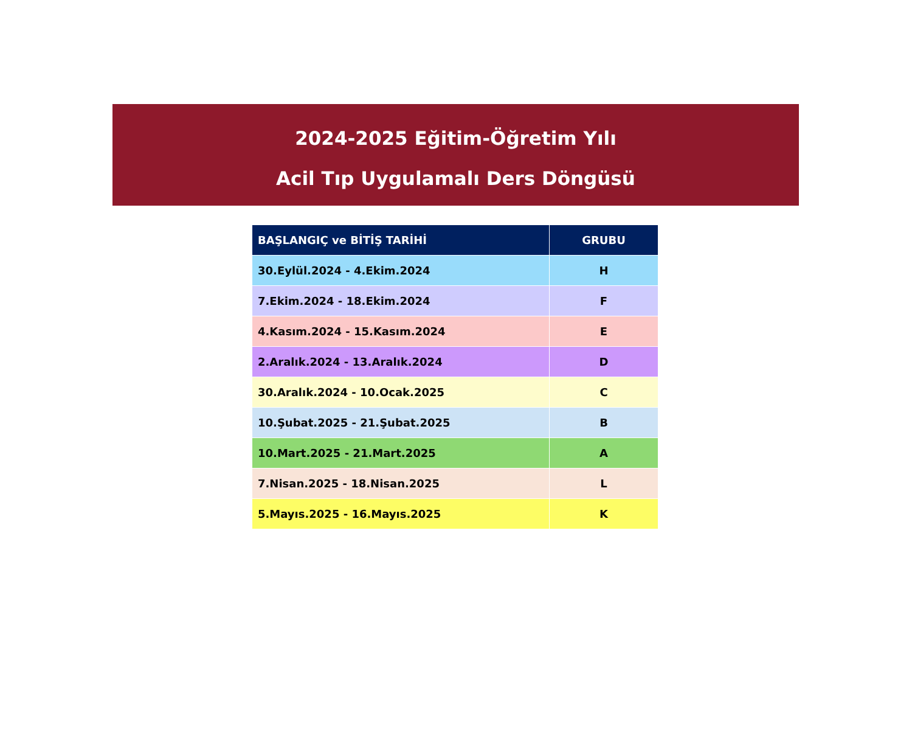2024-2025 Eğitim-Öğretim Yılı
Acil Tıp Uygulamalı Ders Döngüsü
| BAŞLANGIÇ ve BİTİŞ TARİHİ | GRUBU |
| --- | --- |
| 30.Eylül.2024 - 4.Ekim.2024 | H |
| 7.Ekim.2024 - 18.Ekim.2024 | F |
| 4.Kasım.2024 - 15.Kasım.2024 | E |
| 2.Aralık.2024 - 13.Aralık.2024 | D |
| 30.Aralık.2024 - 10.Ocak.2025 | C |
| 10.Şubat.2025 - 21.Şubat.2025 | B |
| 10.Mart.2025 - 21.Mart.2025 | A |
| 7.Nisan.2025 - 18.Nisan.2025 | L |
| 5.Mayıs.2025 - 16.Mayıs.2025 | K |